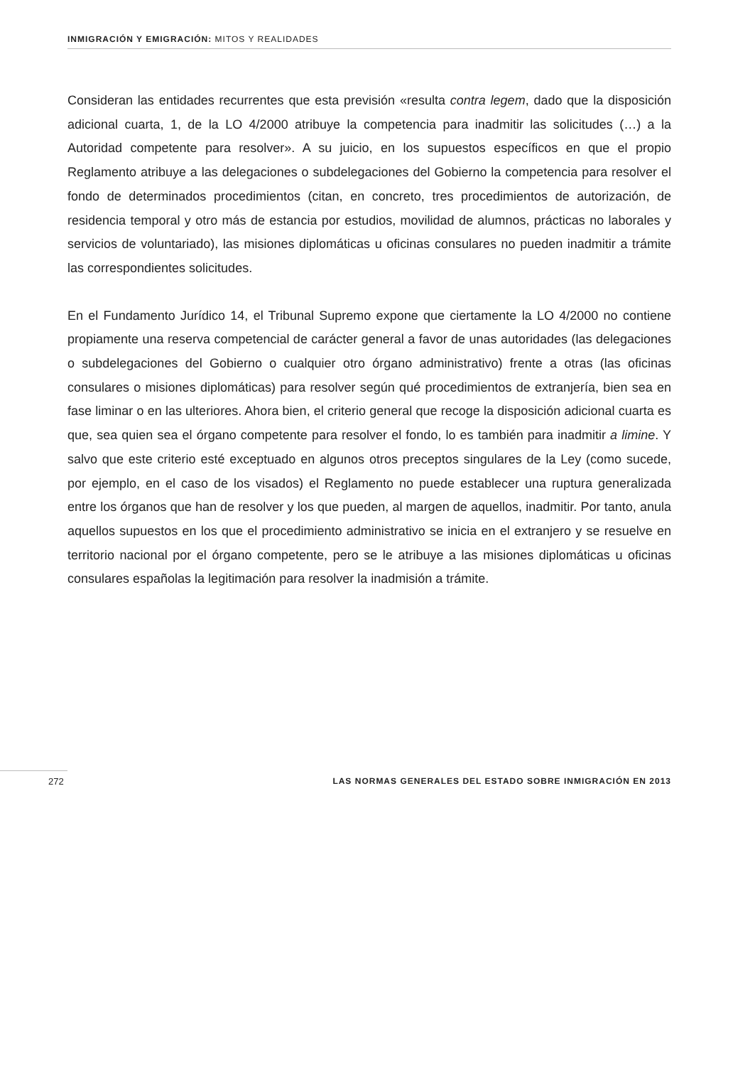INMIGRACIÓN Y EMIGRACIÓN: MITOS Y REALIDADES
Consideran las entidades recurrentes que esta previsión «resulta contra legem, dado que la disposición adicional cuarta, 1, de la LO 4/2000 atribuye la competencia para inadmitir las solicitudes (…) a la Autoridad competente para resolver». A su juicio, en los supuestos específicos en que el propio Reglamento atribuye a las delegaciones o subdelegaciones del Gobierno la competencia para resolver el fondo de determinados procedimientos (citan, en concreto, tres procedimientos de autorización, de residencia temporal y otro más de estancia por estudios, movilidad de alumnos, prácticas no laborales y servicios de voluntariado), las misiones diplomáticas u oficinas consulares no pueden inadmitir a trámite las correspondientes solicitudes.
En el Fundamento Jurídico 14, el Tribunal Supremo expone que ciertamente la LO 4/2000 no contiene propiamente una reserva competencial de carácter general a favor de unas autoridades (las delegaciones o subdelegaciones del Gobierno o cualquier otro órgano administrativo) frente a otras (las oficinas consulares o misiones diplomáticas) para resolver según qué procedimientos de extranjería, bien sea en fase liminar o en las ulteriores. Ahora bien, el criterio general que recoge la disposición adicional cuarta es que, sea quien sea el órgano competente para resolver el fondo, lo es también para inadmitir a limine. Y salvo que este criterio esté exceptuado en algunos otros preceptos singulares de la Ley (como sucede, por ejemplo, en el caso de los visados) el Reglamento no puede establecer una ruptura generalizada entre los órganos que han de resolver y los que pueden, al margen de aquellos, inadmitir. Por tanto, anula aquellos supuestos en los que el procedimiento administrativo se inicia en el extranjero y se resuelve en territorio nacional por el órgano competente, pero se le atribuye a las misiones diplomáticas u oficinas consulares españolas la legitimación para resolver la inadmisión a trámite.
272 LAS NORMAS GENERALES DEL ESTADO SOBRE INMIGRACIÓN EN 2013